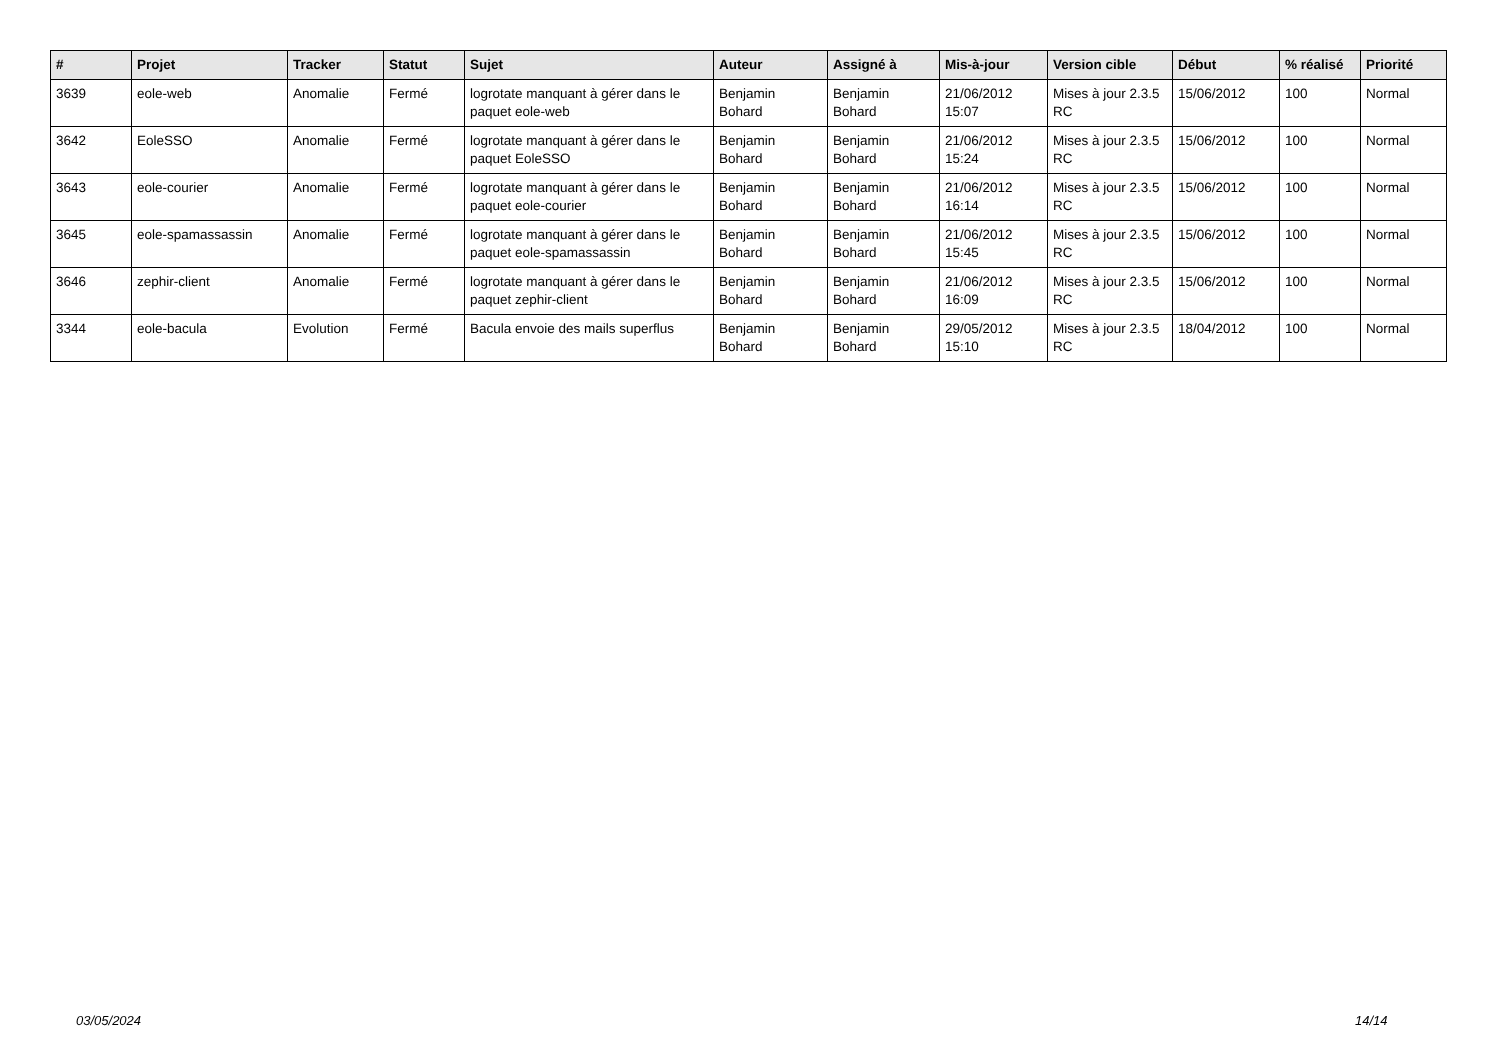| # | Projet | Tracker | Statut | Sujet | Auteur | Assigné à | Mis-à-jour | Version cible | Début | % réalisé | Priorité |
| --- | --- | --- | --- | --- | --- | --- | --- | --- | --- | --- | --- |
| 3639 | eole-web | Anomalie | Fermé | logrotate manquant à gérer dans le paquet eole-web | Benjamin Bohard | Benjamin Bohard | 21/06/2012 15:07 | Mises à jour 2.3.5 RC | 15/06/2012 | 100 | Normal |
| 3642 | EoleSSO | Anomalie | Fermé | logrotate manquant à gérer dans le paquet EoleSSO | Benjamin Bohard | Benjamin Bohard | 21/06/2012 15:24 | Mises à jour 2.3.5 RC | 15/06/2012 | 100 | Normal |
| 3643 | eole-courier | Anomalie | Fermé | logrotate manquant à gérer dans le paquet eole-courier | Benjamin Bohard | Benjamin Bohard | 21/06/2012 16:14 | Mises à jour 2.3.5 RC | 15/06/2012 | 100 | Normal |
| 3645 | eole-spamassassin | Anomalie | Fermé | logrotate manquant à gérer dans le paquet eole-spamassassin | Benjamin Bohard | Benjamin Bohard | 21/06/2012 15:45 | Mises à jour 2.3.5 RC | 15/06/2012 | 100 | Normal |
| 3646 | zephir-client | Anomalie | Fermé | logrotate manquant à gérer dans le paquet zephir-client | Benjamin Bohard | Benjamin Bohard | 21/06/2012 16:09 | Mises à jour 2.3.5 RC | 15/06/2012 | 100 | Normal |
| 3344 | eole-bacula | Evolution | Fermé | Bacula envoie des mails superflus | Benjamin Bohard | Benjamin Bohard | 29/05/2012 15:10 | Mises à jour 2.3.5 RC | 18/04/2012 | 100 | Normal |
03/05/2024 14/14